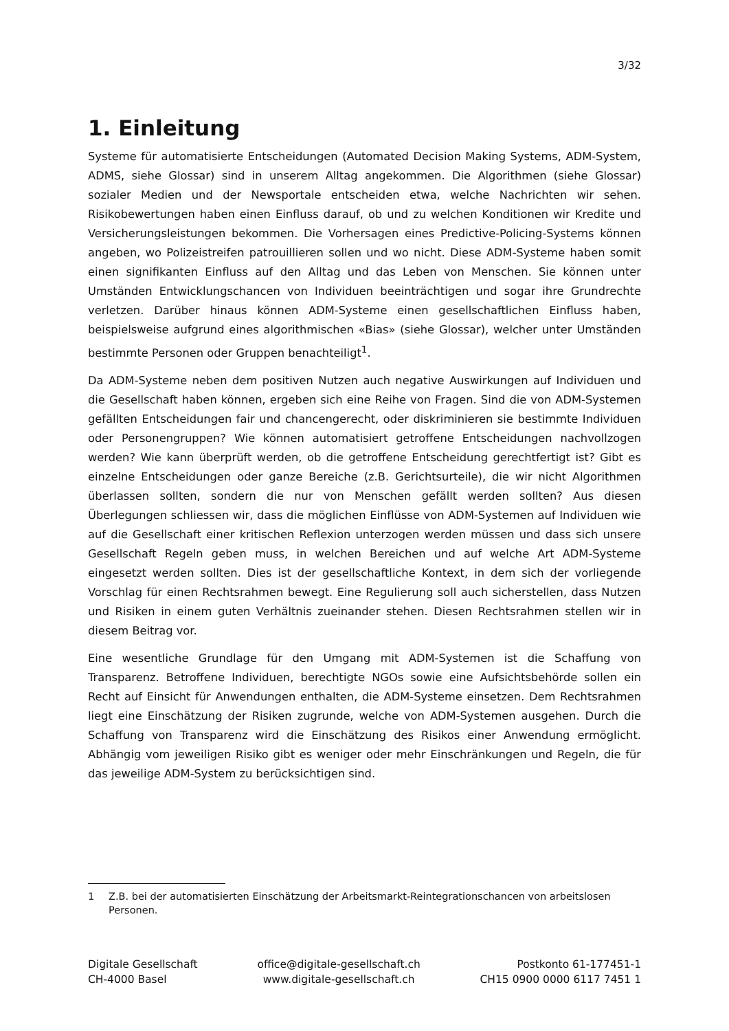3/32
1. Einleitung
Systeme für automatisierte Entscheidungen (Automated Decision Making Systems, ADM-System, ADMS, siehe Glossar) sind in unserem Alltag angekommen. Die Algorithmen (siehe Glossar) sozialer Medien und der Newsportale entscheiden etwa, welche Nachrichten wir sehen. Risikobewertungen haben einen Einfluss darauf, ob und zu welchen Konditionen wir Kredite und Versicherungsleistungen bekommen. Die Vorhersagen eines Predictive-Policing-Systems können angeben, wo Polizeistreifen patrouillieren sollen und wo nicht. Diese ADM-Systeme haben somit einen signifikanten Einfluss auf den Alltag und das Leben von Menschen. Sie können unter Umständen Entwicklungschancen von Individuen beeinträchtigen und sogar ihre Grundrechte verletzen. Darüber hinaus können ADM-Systeme einen gesellschaftlichen Einfluss haben, beispielsweise aufgrund eines algorithmischen «Bias» (siehe Glossar), welcher unter Umständen bestimmte Personen oder Gruppen benachteiligt<sup>1</sup>.
Da ADM-Systeme neben dem positiven Nutzen auch negative Auswirkungen auf Individuen und die Gesellschaft haben können, ergeben sich eine Reihe von Fragen. Sind die von ADM-Systemen gefällten Entscheidungen fair und chancengerecht, oder diskriminieren sie bestimmte Individuen oder Personengruppen? Wie können automatisiert getroffene Entscheidungen nachvollzogen werden? Wie kann überprüft werden, ob die getroffene Entscheidung gerechtfertigt ist? Gibt es einzelne Entscheidungen oder ganze Bereiche (z.B. Gerichtsurteile), die wir nicht Algorithmen überlassen sollten, sondern die nur von Menschen gefällt werden sollten? Aus diesen Überlegungen schliessen wir, dass die möglichen Einflüsse von ADM-Systemen auf Individuen wie auf die Gesellschaft einer kritischen Reflexion unterzogen werden müssen und dass sich unsere Gesellschaft Regeln geben muss, in welchen Bereichen und auf welche Art ADM-Systeme eingesetzt werden sollten. Dies ist der gesellschaftliche Kontext, in dem sich der vorliegende Vorschlag für einen Rechtsrahmen bewegt. Eine Regulierung soll auch sicherstellen, dass Nutzen und Risiken in einem guten Verhältnis zueinander stehen. Diesen Rechtsrahmen stellen wir in diesem Beitrag vor.
Eine wesentliche Grundlage für den Umgang mit ADM-Systemen ist die Schaffung von Transparenz. Betroffene Individuen, berechtigte NGOs sowie eine Aufsichtsbehörde sollen ein Recht auf Einsicht für Anwendungen enthalten, die ADM-Systeme einsetzen. Dem Rechtsrahmen liegt eine Einschätzung der Risiken zugrunde, welche von ADM-Systemen ausgehen. Durch die Schaffung von Transparenz wird die Einschätzung des Risikos einer Anwendung ermöglicht. Abhängig vom jeweiligen Risiko gibt es weniger oder mehr Einschränkungen und Regeln, die für das jeweilige ADM-System zu berücksichtigen sind.
1
Z.B. bei der automatisierten Einschätzung der Arbeitsmarkt-Reintegrationschancen von arbeitslosen Personen.
Digitale Gesellschaft
CH-4000 Basel
office@digitale-gesellschaft.ch
www.digitale-gesellschaft.ch
Postkonto 61-177451-1
CH15 0900 0000 6117 7451 1